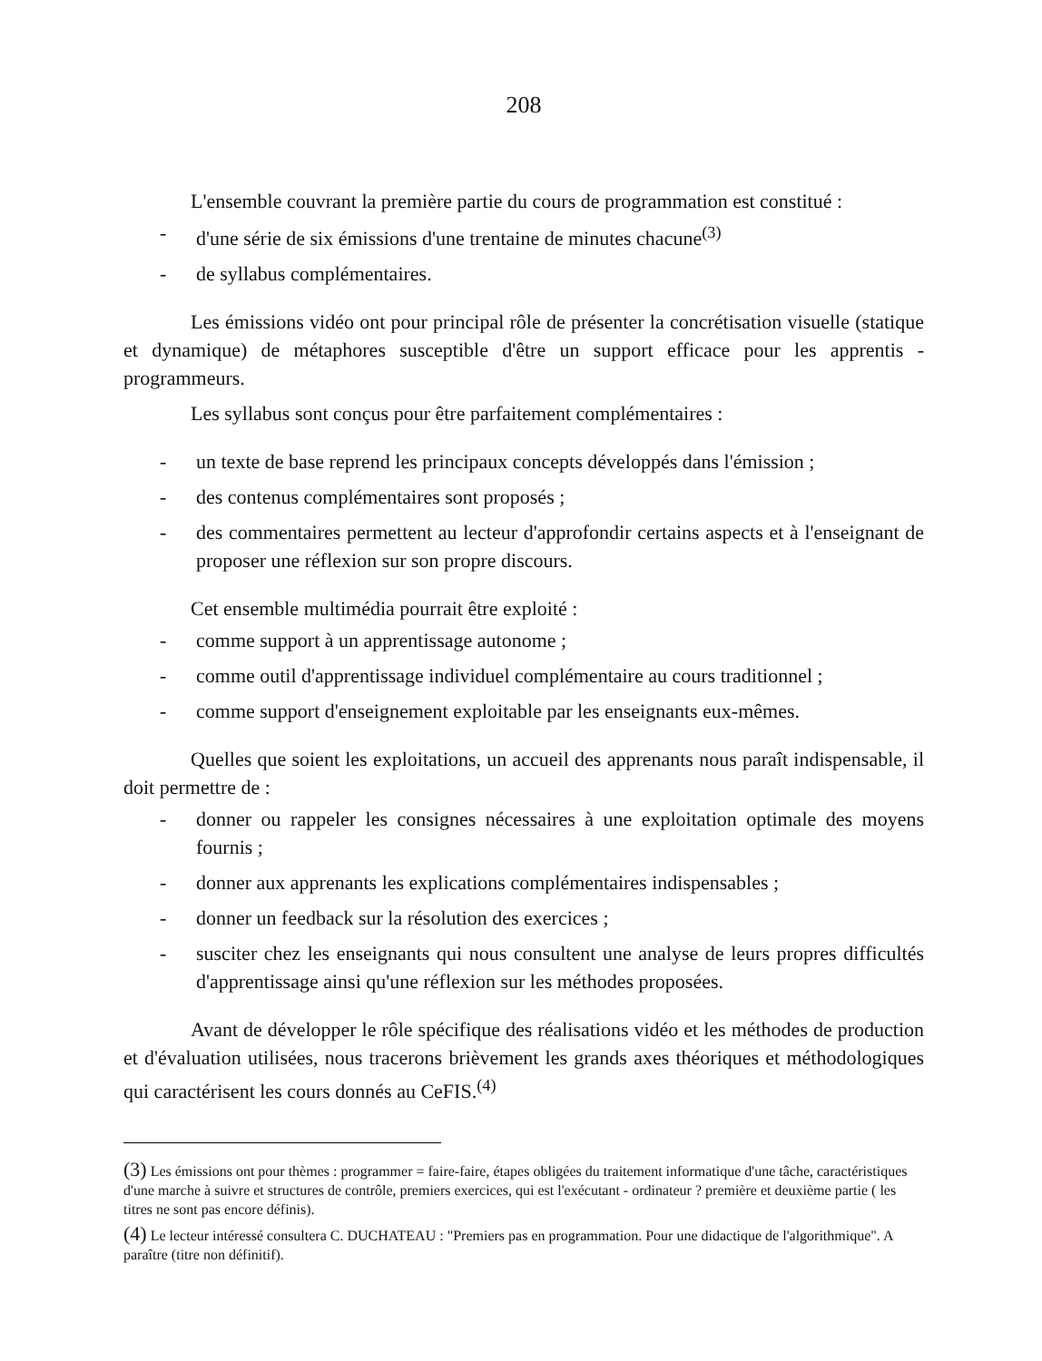208
L'ensemble couvrant la première partie du cours de programmation est constitué :
- d'une série de six émissions d'une trentaine de minutes chacune<sup>(3)</sup>
- de syllabus complémentaires.
Les émissions vidéo ont pour principal rôle de présenter la concrétisation visuelle (statique et dynamique) de métaphores susceptible d'être un support efficace pour les apprentis - programmeurs.
Les syllabus sont conçus pour être parfaitement complémentaires :
- un texte de base reprend les principaux concepts développés dans l'émission ;
- des contenus complémentaires sont proposés ;
- des commentaires permettent au lecteur d'approfondir certains aspects et à l'enseignant de proposer une réflexion sur son propre discours.
Cet ensemble multimédia pourrait être exploité :
- comme support à un apprentissage autonome ;
- comme outil d'apprentissage individuel complémentaire au cours traditionnel ;
- comme support d'enseignement exploitable par les enseignants eux-mêmes.
Quelles que soient les exploitations, un accueil des apprenants nous paraît indispensable, il doit permettre de :
- donner ou rappeler les consignes nécessaires à une exploitation optimale des moyens fournis ;
- donner aux apprenants les explications complémentaires indispensables ;
- donner un feedback sur la résolution des exercices ;
- susciter chez les enseignants qui nous consultent une analyse de leurs propres difficultés d'apprentissage ainsi qu'une réflexion sur les méthodes proposées.
Avant de développer le rôle spécifique des réalisations vidéo et les méthodes de production et d'évaluation utilisées, nous tracerons brièvement les grands axes théoriques et méthodologiques qui caractérisent les cours donnés au CeFIS.<sup>(4)</sup>
(3) Les émissions ont pour thèmes : programmer = faire-faire, étapes obligées du traitement informatique d'une tâche, caractéristiques d'une marche à suivre et structures de contrôle, premiers exercices, qui est l'exécutant - ordinateur ? première et deuxième partie ( les titres ne sont pas encore définis).
(4) Le lecteur intéressé consultera C. DUCHATEAU : "Premiers pas en programmation. Pour une didactique de l'algorithmique". A paraître (titre non définitif).